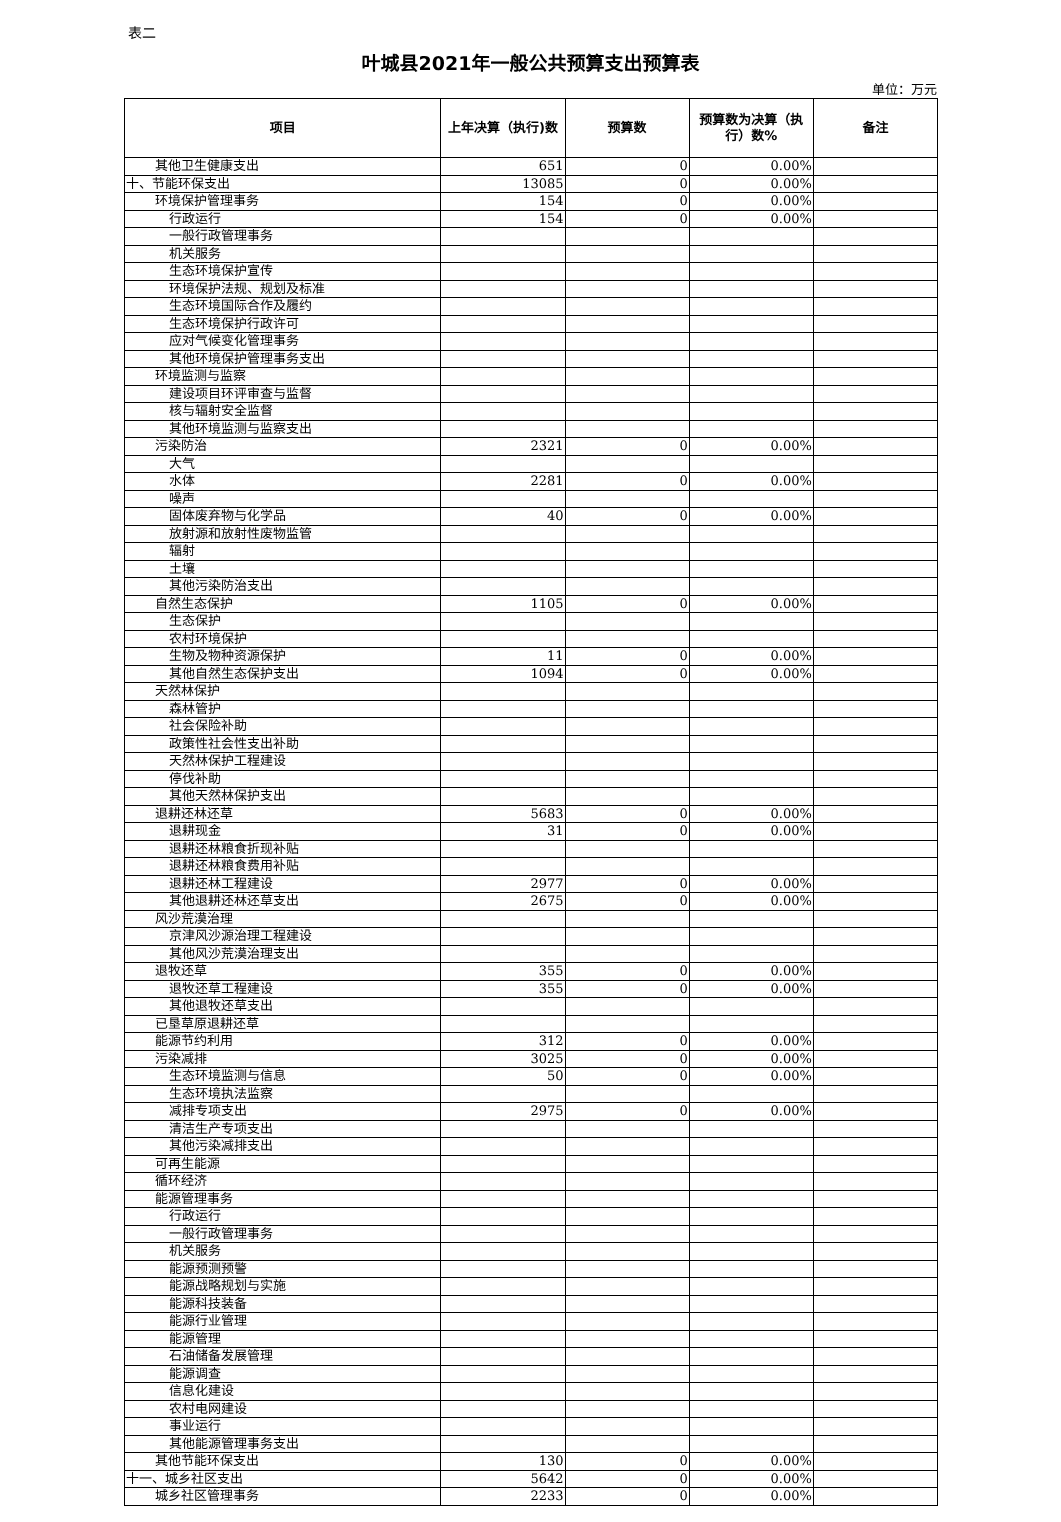表二
叶城县2021年一般公共预算支出预算表
单位：万元
| 项目 | 上年决算（执行)数 | 预算数 | 预算数为决算（执行）数% | 备注 |
| --- | --- | --- | --- | --- |
| 其他卫生健康支出 | 651 | 0 | 0.00% | |
| 十、节能环保支出 | 13085 | 0 | 0.00% | |
| 环境保护管理事务 | 154 | 0 | 0.00% | |
| 行政运行 | 154 | 0 | 0.00% | |
| 一般行政管理事务 | | | | |
| 机关服务 | | | | |
| 生态环境保护宣传 | | | | |
| 环境保护法规、规划及标准 | | | | |
| 生态环境国际合作及履约 | | | | |
| 生态环境保护行政许可 | | | | |
| 应对气候变化管理事务 | | | | |
| 其他环境保护管理事务支出 | | | | |
| 环境监测与监察 | | | | |
| 建设项目环评审查与监督 | | | | |
| 核与辐射安全监督 | | | | |
| 其他环境监测与监察支出 | | | | |
| 污染防治 | 2321 | 0 | 0.00% | |
| 大气 | | | | |
| 水体 | 2281 | 0 | 0.00% | |
| 噪声 | | | | |
| 固体废弃物与化学品 | 40 | 0 | 0.00% | |
| 放射源和放射性废物监管 | | | | |
| 辐射 | | | | |
| 土壤 | | | | |
| 其他污染防治支出 | | | | |
| 自然生态保护 | 1105 | 0 | 0.00% | |
| 生态保护 | | | | |
| 农村环境保护 | | | | |
| 生物及物种资源保护 | 11 | 0 | 0.00% | |
| 其他自然生态保护支出 | 1094 | 0 | 0.00% | |
| 天然林保护 | | | | |
| 森林管护 | | | | |
| 社会保险补助 | | | | |
| 政策性社会性支出补助 | | | | |
| 天然林保护工程建设 | | | | |
| 停伐补助 | | | | |
| 其他天然林保护支出 | | | | |
| 退耕还林还草 | 5683 | 0 | 0.00% | |
| 退耕现金 | 31 | 0 | 0.00% | |
| 退耕还林粮食折现补贴 | | | | |
| 退耕还林粮食费用补贴 | | | | |
| 退耕还林工程建设 | 2977 | 0 | 0.00% | |
| 其他退耕还林还草支出 | 2675 | 0 | 0.00% | |
| 风沙荒漠治理 | | | | |
| 京津风沙源治理工程建设 | | | | |
| 其他风沙荒漠治理支出 | | | | |
| 退牧还草 | 355 | 0 | 0.00% | |
| 退牧还草工程建设 | 355 | 0 | 0.00% | |
| 其他退牧还草支出 | | | | |
| 已垦草原退耕还草 | | | | |
| 能源节约利用 | 312 | 0 | 0.00% | |
| 污染减排 | 3025 | 0 | 0.00% | |
| 生态环境监测与信息 | 50 | 0 | 0.00% | |
| 生态环境执法监察 | | | | |
| 减排专项支出 | 2975 | 0 | 0.00% | |
| 清洁生产专项支出 | | | | |
| 其他污染减排支出 | | | | |
| 可再生能源 | | | | |
| 循环经济 | | | | |
| 能源管理事务 | | | | |
| 行政运行 | | | | |
| 一般行政管理事务 | | | | |
| 机关服务 | | | | |
| 能源预测预警 | | | | |
| 能源战略规划与实施 | | | | |
| 能源科技装备 | | | | |
| 能源行业管理 | | | | |
| 能源管理 | | | | |
| 石油储备发展管理 | | | | |
| 能源调查 | | | | |
| 信息化建设 | | | | |
| 农村电网建设 | | | | |
| 事业运行 | | | | |
| 其他能源管理事务支出 | | | | |
| 其他节能环保支出 | 130 | 0 | 0.00% | |
| 十一、城乡社区支出 | 5642 | 0 | 0.00% | |
| 城乡社区管理事务 | 2233 | 0 | 0.00% | |